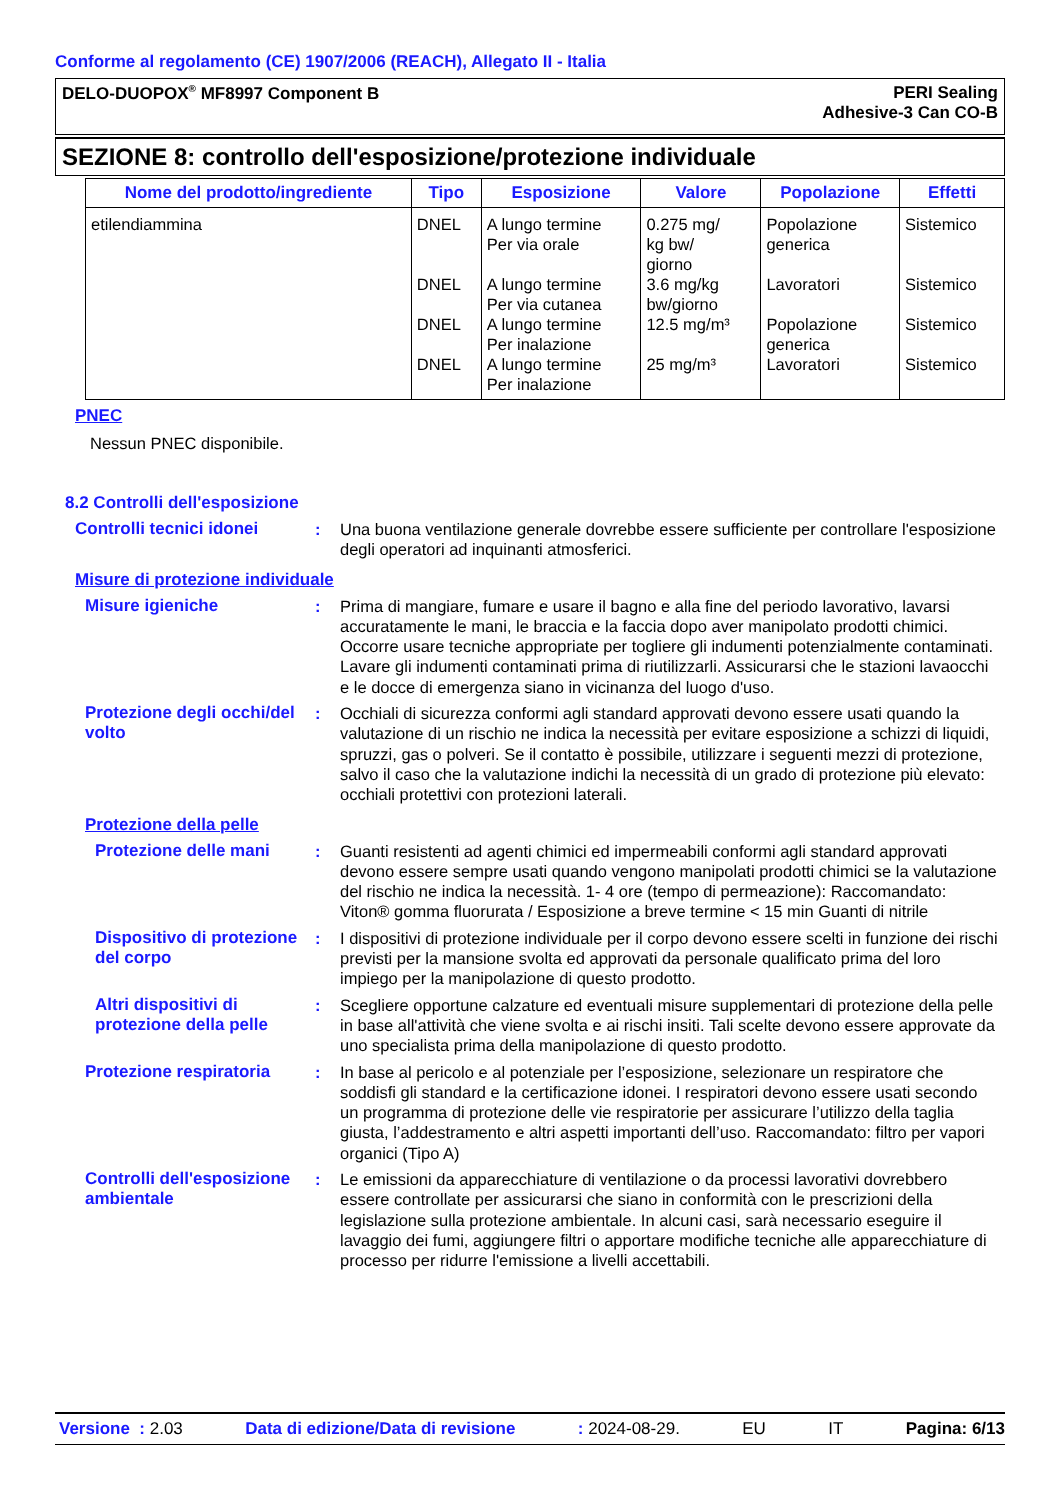Conforme al regolamento (CE) 1907/2006 (REACH), Allegato II - Italia
DELO-DUOPOX<sup>®</sup> MF8997 Component B
PERI Sealing
Adhesive-3 Can CO-B
SEZIONE 8: controllo dell'esposizione/protezione individuale
| Nome del prodotto/ingrediente | Tipo | Esposizione | Valore | Popolazione | Effetti |
| --- | --- | --- | --- | --- | --- |
| etilendiammina | DNEL DNEL DNEL DNEL | A lungo termine Per via orale A lungo termine Per via cutanea A lungo termine Per inalazione A lungo termine Per inalazione | 0.275 mg/ kg bw/ giorno 3.6 mg/kg bw/giorno 12.5 mg/m³ 25 mg/m³ | Popolazione generica Lavoratori Popolazione generica Lavoratori | Sistemico Sistemico Sistemico Sistemico |
PNEC
Nessun PNEC disponibile.
8.2 Controlli dell'esposizione
Controlli tecnici idonei
: Una buona ventilazione generale dovrebbe essere sufficiente per controllare l'esposizione degli operatori ad inquinanti atmosferici.
Misure di protezione individuale
Misure igieniche : Prima di mangiare, fumare e usare il bagno e alla fine del periodo lavorativo, lavarsi accuratamente le mani, le braccia e la faccia dopo aver manipolato prodotti chimici. Occorre usare tecniche appropriate per togliere gli indumenti potenzialmente contaminati. Lavare gli indumenti contaminati prima di riutilizzarli. Assicurarsi che le stazioni lavaocchi e le docce di emergenza siano in vicinanza del luogo d'uso.
Protezione degli occhi/del volto
: Occhiali di sicurezza conformi agli standard approvati devono essere usati quando la valutazione di un rischio ne indica la necessità per evitare esposizione a schizzi di liquidi, spruzzi, gas o polveri. Se il contatto è possibile, utilizzare i seguenti mezzi di protezione, salvo il caso che la valutazione indichi la necessità di un grado di protezione più elevato: occhiali protettivi con protezioni laterali.
Protezione della pelle
Protezione delle mani : Guanti resistenti ad agenti chimici ed impermeabili conformi agli standard approvati devono essere sempre usati quando vengono manipolati prodotti chimici se la valutazione del rischio ne indica la necessità. 1- 4 ore (tempo di permeazione): Raccomandato: Viton® gomma fluorurata / Esposizione a breve termine < 15 min Guanti di nitrile
Dispositivo di protezione del corpo
: I dispositivi di protezione individuale per il corpo devono essere scelti in funzione dei rischi previsti per la mansione svolta ed approvati da personale qualificato prima del loro impiego per la manipolazione di questo prodotto.
Altri dispositivi di protezione della pelle
: Scegliere opportune calzature ed eventuali misure supplementari di protezione della pelle in base all'attività che viene svolta e ai rischi insiti. Tali scelte devono essere approvate da uno specialista prima della manipolazione di questo prodotto.
Protezione respiratoria
: In base al pericolo e al potenziale per l’esposizione, selezionare un respiratore che soddisfi gli standard e la certificazione idonei. I respiratori devono essere usati secondo un programma di protezione delle vie respiratorie per assicurare l’utilizzo della taglia giusta, l’addestramento e altri aspetti importanti dell’uso. Raccomandato: filtro per vapori organici (Tipo A)
Controlli dell'esposizione ambientale
: Le emissioni da apparecchiature di ventilazione o da processi lavorativi dovrebbero essere controllate per assicurarsi che siano in conformità con le prescrizioni della legislazione sulla protezione ambientale. In alcuni casi, sarà necessario eseguire il lavaggio dei fumi, aggiungere filtri o apportare modifiche tecniche alle apparecchiature di processo per ridurre l'emissione a livelli accettabili.
Versione : 2.03 Data di edizione/Data di revisione: 2024-08-29. EU IT Pagina: 6/13